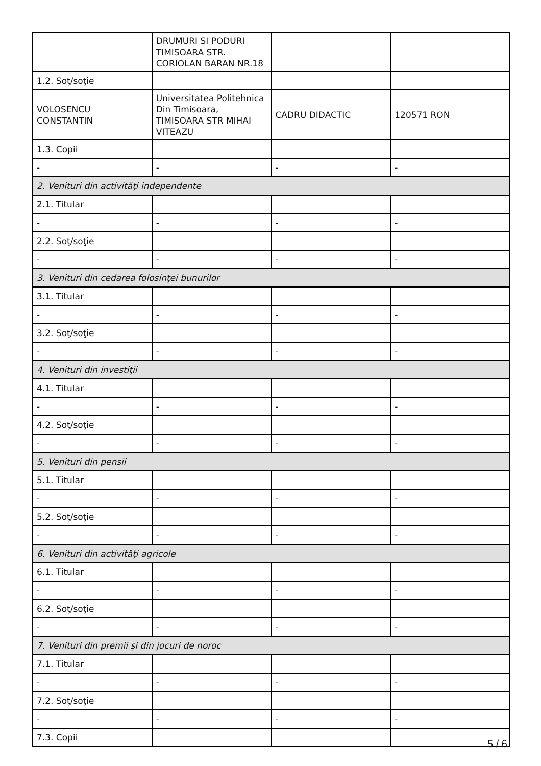| | DRUMURI SI PODURI TIMISOARA STR. CORIOLAN BARAN NR.18 | | |
| 1.2. Soţ/soţie | | | |
| VOLOSENCU CONSTANTIN | Universitatea Politehnica Din Timisoara, TIMISOARA STR MIHAI VITEAZU | CADRU DIDACTIC | 120571 RON |
| 1.3. Copii | | | |
| - | - | - | - |
| 2. Venituri din activităţi independente | | | |
| 2.1. Titular | | | |
| - | - | - | - |
| 2.2. Soţ/soţie | | | |
| - | - | - | - |
| 3. Venituri din cedarea folosinţei bunurilor | | | |
| 3.1. Titular | | | |
| - | - | - | - |
| 3.2. Soţ/soţie | | | |
| - | - | - | - |
| 4. Venituri din investiţii | | | |
| 4.1. Titular | | | |
| - | - | - | - |
| 4.2. Soţ/soţie | | | |
| - | - | - | - |
| 5. Venituri din pensii | | | |
| 5.1. Titular | | | |
| - | - | - | - |
| 5.2. Soţ/soţie | | | |
| - | - | - | - |
| 6. Venituri din activităţi agricole | | | |
| 6.1. Titular | | | |
| - | - | - | - |
| 6.2. Soţ/soţie | | | |
| - | - | - | - |
| 7. Venituri din premii şi din jocuri de noroc | | | |
| 7.1. Titular | | | |
| - | - | - | - |
| 7.2. Soţ/soţie | | | |
| - | - | - | - |
| 7.3. Copii | | | |
5 / 6